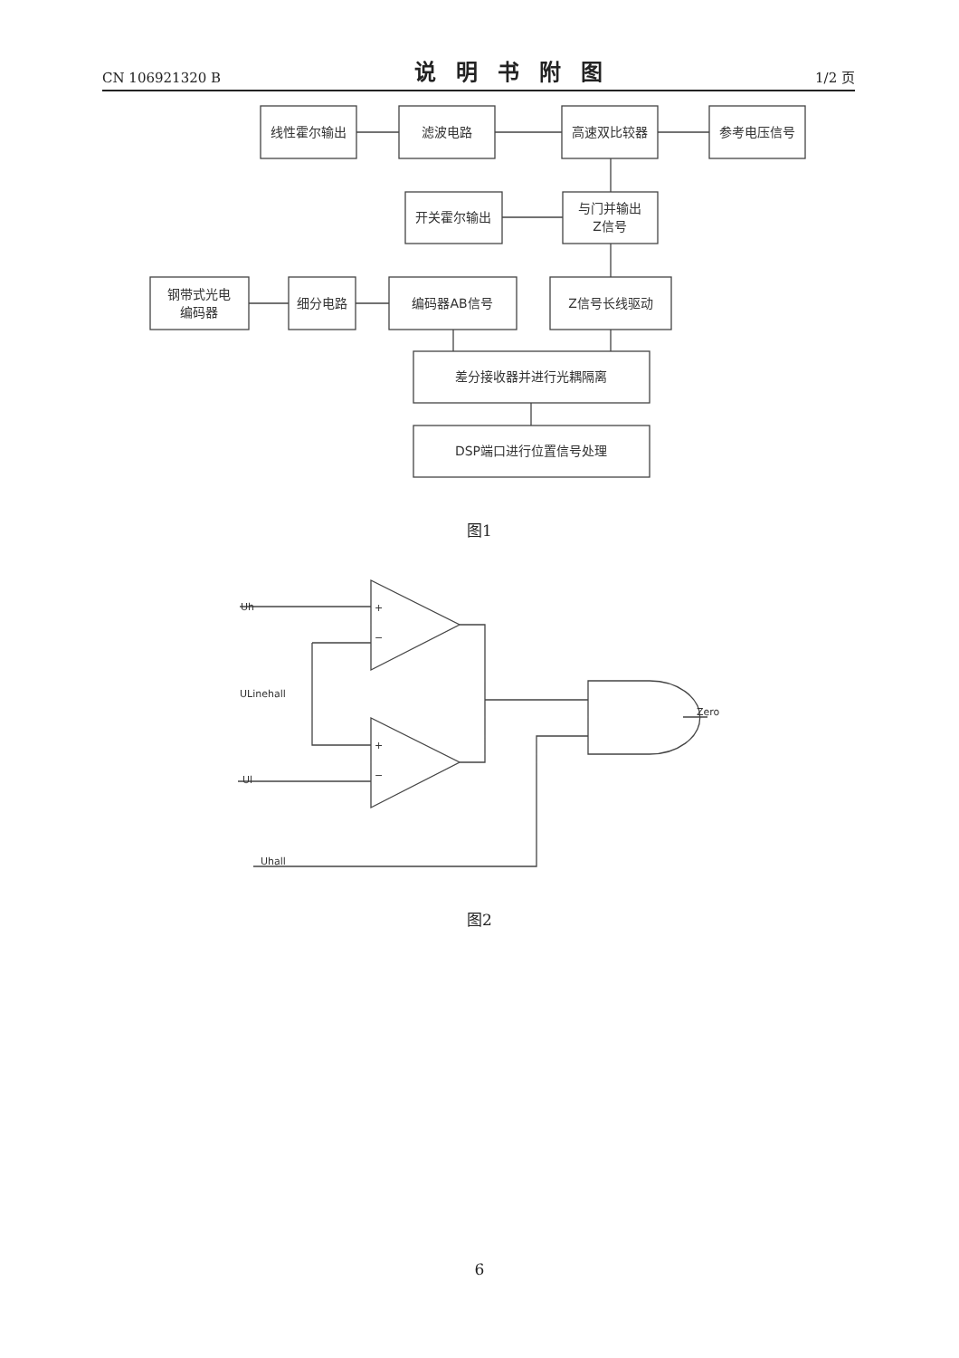CN 106921320 B 说明书附图 1/2 页
线性霍尔输出
滤波电路
高速双比较器
参考电压信号
开关霍尔输出
与门并输出
Z信号
钢带式光电
编码器
细分电路
编码器AB信号
Z信号长线驱动
差分接收器并进行光耦隔离
DSP端口进行位置信号处理
Uh
ULinehall
Ul
Uhall
Zero
+
−
+
−
图1
图2
6